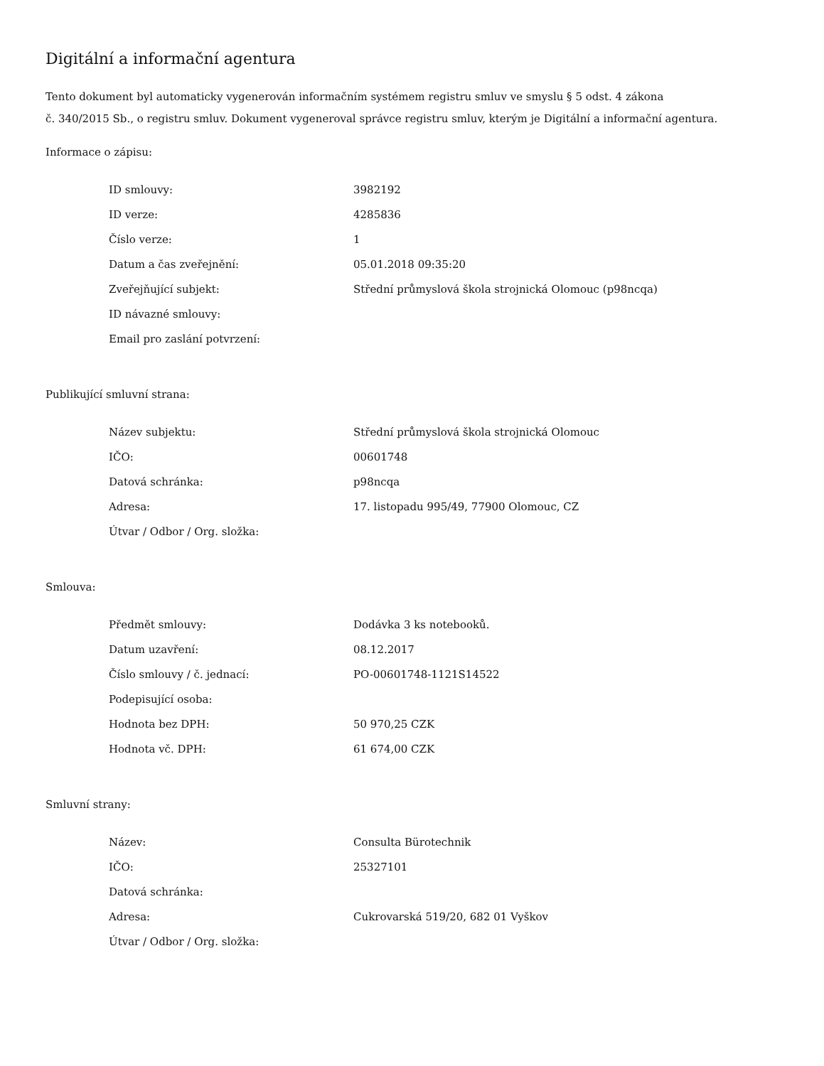Digitální a informační agentura
Tento dokument byl automaticky vygenerován informačním systémem registru smluv ve smyslu § 5 odst. 4 zákona
č. 340/2015 Sb., o registru smluv. Dokument vygeneroval správce registru smluv, kterým je Digitální a informační agentura.
Informace o zápisu:
| ID smlouvy: | 3982192 |
| ID verze: | 4285836 |
| Číslo verze: | 1 |
| Datum a čas zveřejnění: | 05.01.2018 09:35:20 |
| Zveřejňující subjekt: | Střední průmyslová škola strojnická Olomouc (p98ncqa) |
| ID návazné smlouvy: | |
| Email pro zaslání potvrzení: | |
Publikující smluvní strana:
| Název subjektu: | Střední průmyslová škola strojnická Olomouc |
| IČO: | 00601748 |
| Datová schránka: | p98ncqa |
| Adresa: | 17. listopadu 995/49, 77900 Olomouc, CZ |
| Útvar / Odbor / Org. složka: | |
Smlouva:
| Předmět smlouvy: | Dodávka 3 ks notebooků. |
| Datum uzavření: | 08.12.2017 |
| Číslo smlouvy / č. jednací: | PO-00601748-1121S14522 |
| Podepisující osoba: | |
| Hodnota bez DPH: | 50 970,25 CZK |
| Hodnota vč. DPH: | 61 674,00 CZK |
Smluvní strany:
| Název: | Consulta Bürotechnik |
| IČO: | 25327101 |
| Datová schránka: | |
| Adresa: | Cukrovarská 519/20, 682 01 Vyškov |
| Útvar / Odbor / Org. složka: | |